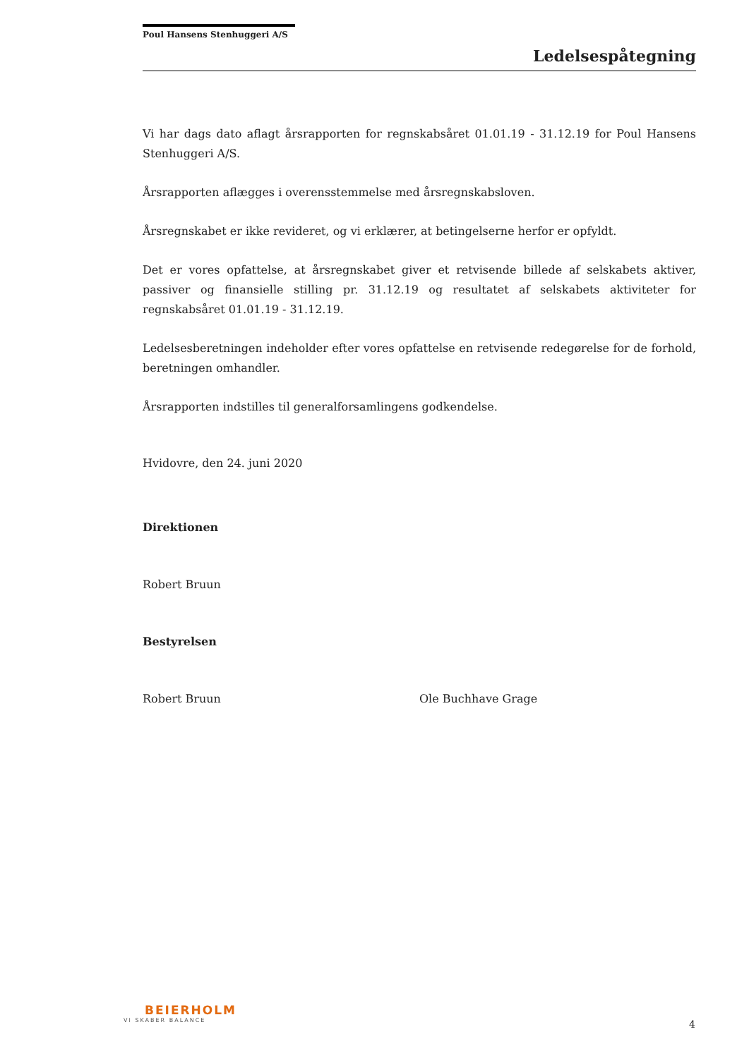Poul Hansens Stenhuggeri A/S
Ledelsespåtegning
Vi har dags dato aflagt årsrapporten for regnskabsåret 01.01.19 - 31.12.19 for Poul Hansens Stenhuggeri A/S.
Årsrapporten aflægges i overensstemmelse med årsregnskabsloven.
Årsregnskabet er ikke revideret, og vi erklærer, at betingelserne herfor er opfyldt.
Det er vores opfattelse, at årsregnskabet giver et retvisende billede af selskabets aktiver, passiver og finansielle stilling pr. 31.12.19 og resultatet af selskabets aktiviteter for regnskabsåret 01.01.19 - 31.12.19.
Ledelsesberetningen indeholder efter vores opfattelse en retvisende redegørelse for de forhold, beretningen omhandler.
Årsrapporten indstilles til generalforsamlingens godkendelse.
Hvidovre, den 24. juni 2020
Direktionen
Robert Bruun
Bestyrelsen
Robert Bruun Ole Buchhave Grage
BEIERHOLM
VI SKABER BALANCE
4